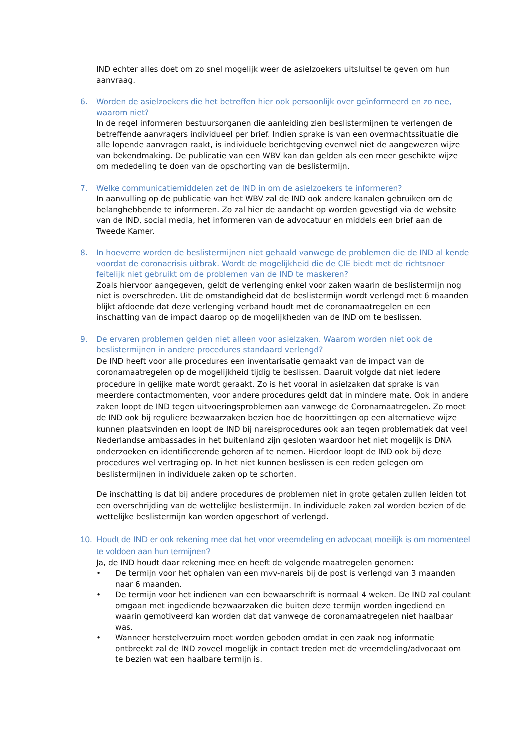IND echter alles doet om zo snel mogelijk weer de asielzoekers uitsluitsel te geven om hun aanvraag.
6. Worden de asielzoekers die het betreffen hier ook persoonlijk over geïnformeerd en zo nee, waarom niet?
In de regel informeren bestuursorganen die aanleiding zien beslistermijnen te verlengen de betreffende aanvragers individueel per brief. Indien sprake is van een overmachtssituatie die alle lopende aanvragen raakt, is individuele berichtgeving evenwel niet de aangewezen wijze van bekendmaking. De publicatie van een WBV kan dan gelden als een meer geschikte wijze om mededeling te doen van de opschorting van de beslistermijn.
7. Welke communicatiemiddelen zet de IND in om de asielzoekers te informeren?
In aanvulling op de publicatie van het WBV zal de IND ook andere kanalen gebruiken om de belanghebbende te informeren. Zo zal hier de aandacht op worden gevestigd via de website van de IND, social media, het informeren van de advocatuur en middels een brief aan de Tweede Kamer.
8. In hoeverre worden de beslistermijnen niet gehaald vanwege de problemen die de IND al kende voordat de coronacrisis uitbrak. Wordt de mogelijkheid die de CIE biedt met de richtsnoer feitelijk niet gebruikt om de problemen van de IND te maskeren?
Zoals hiervoor aangegeven, geldt de verlenging enkel voor zaken waarin de beslistermijn nog niet is overschreden. Uit de omstandigheid dat de beslistermijn wordt verlengd met 6 maanden blijkt afdoende dat deze verlenging verband houdt met de coronamaatregelen en een inschatting van de impact daarop op de mogelijkheden van de IND om te beslissen.
9. De ervaren problemen gelden niet alleen voor asielzaken. Waarom worden niet ook de beslistermijnen in andere procedures standaard verlengd?
De IND heeft voor alle procedures een inventarisatie gemaakt van de impact van de coronamaatregelen op de mogelijkheid tijdig te beslissen. Daaruit volgde dat niet iedere procedure in gelijke mate wordt geraakt. Zo is het vooral in asielzaken dat sprake is van meerdere contactmomenten, voor andere procedures geldt dat in mindere mate. Ook in andere zaken loopt de IND tegen uitvoeringsproblemen aan vanwege de Coronamaatregelen. Zo moet de IND ook bij reguliere bezwaarzaken bezien hoe de hoorzittingen op een alternatieve wijze kunnen plaatsvinden en loopt de IND bij nareisprocedures ook aan tegen problematiek dat veel Nederlandse ambassades in het buitenland zijn gesloten waardoor het niet mogelijk is DNA onderzoeken en identificerende gehoren af te nemen. Hierdoor loopt de IND ook bij deze procedures wel vertraging op. In het niet kunnen beslissen is een reden gelegen om beslistermijnen in individuele zaken op te schorten.
De inschatting is dat bij andere procedures de problemen niet in grote getalen zullen leiden tot een overschrijding van de wettelijke beslistermijn. In individuele zaken zal worden bezien of de wettelijke beslistermijn kan worden opgeschort of verlengd.
10. Houdt de IND er ook rekening mee dat het voor vreemdeling en advocaat moeilijk is om momenteel te voldoen aan hun termijnen?
Ja, de IND houdt daar rekening mee en heeft de volgende maatregelen genomen:
• De termijn voor het ophalen van een mvv-nareis bij de post is verlengd van 3 maanden naar 6 maanden.
• De termijn voor het indienen van een bewaarschrift is normaal 4 weken. De IND zal coulant omgaan met ingediende bezwaarzaken die buiten deze termijn worden ingediend en waarin gemotiveerd kan worden dat dat vanwege de coronamaatregelen niet haalbaar was.
• Wanneer herstelverzuim moet worden geboden omdat in een zaak nog informatie ontbreekt zal de IND zoveel mogelijk in contact treden met de vreemdeling/advocaat om te bezien wat een haalbare termijn is.